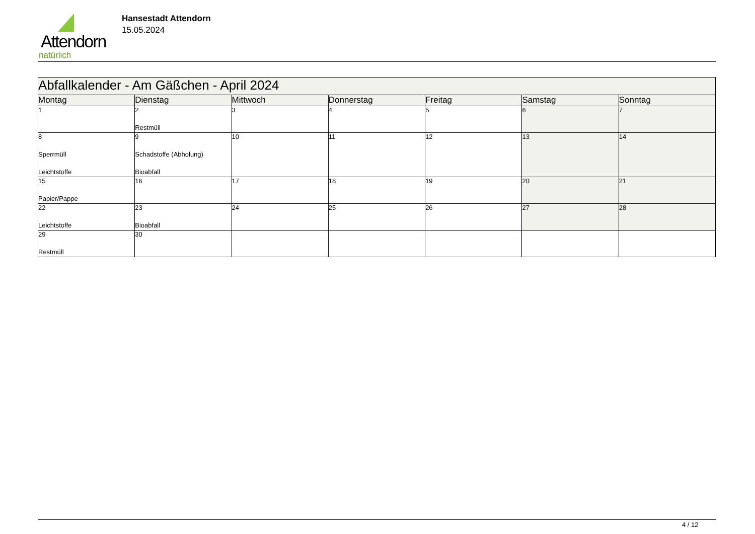Attendorn
natürlich
Hansestadt Attendorn
15.05.2024
| Abfallkalender - Am Gäßchen - April 2024 | | | | | | |
| Montag | Dienstag | Mittwoch | Donnerstag | Freitag | Samstag | Sonntag |
| 1 | 2 Restmüll | 3 | 4 | 5 | 6 | 7 |
| 8 Sperrmüll Leichtstoffe | 9 Schadstoffe (Abholung) Bioabfall | 10 | 11 | 12 | 13 | 14 |
| 15 Papier/Pappe | 16 | 17 | 18 | 19 | 20 | 21 |
| 22 Leichtstoffe | 23 Bioabfall | 24 | 25 | 26 | 27 | 28 |
| 29 Restmüll | 30 | | | | | |
4 / 12